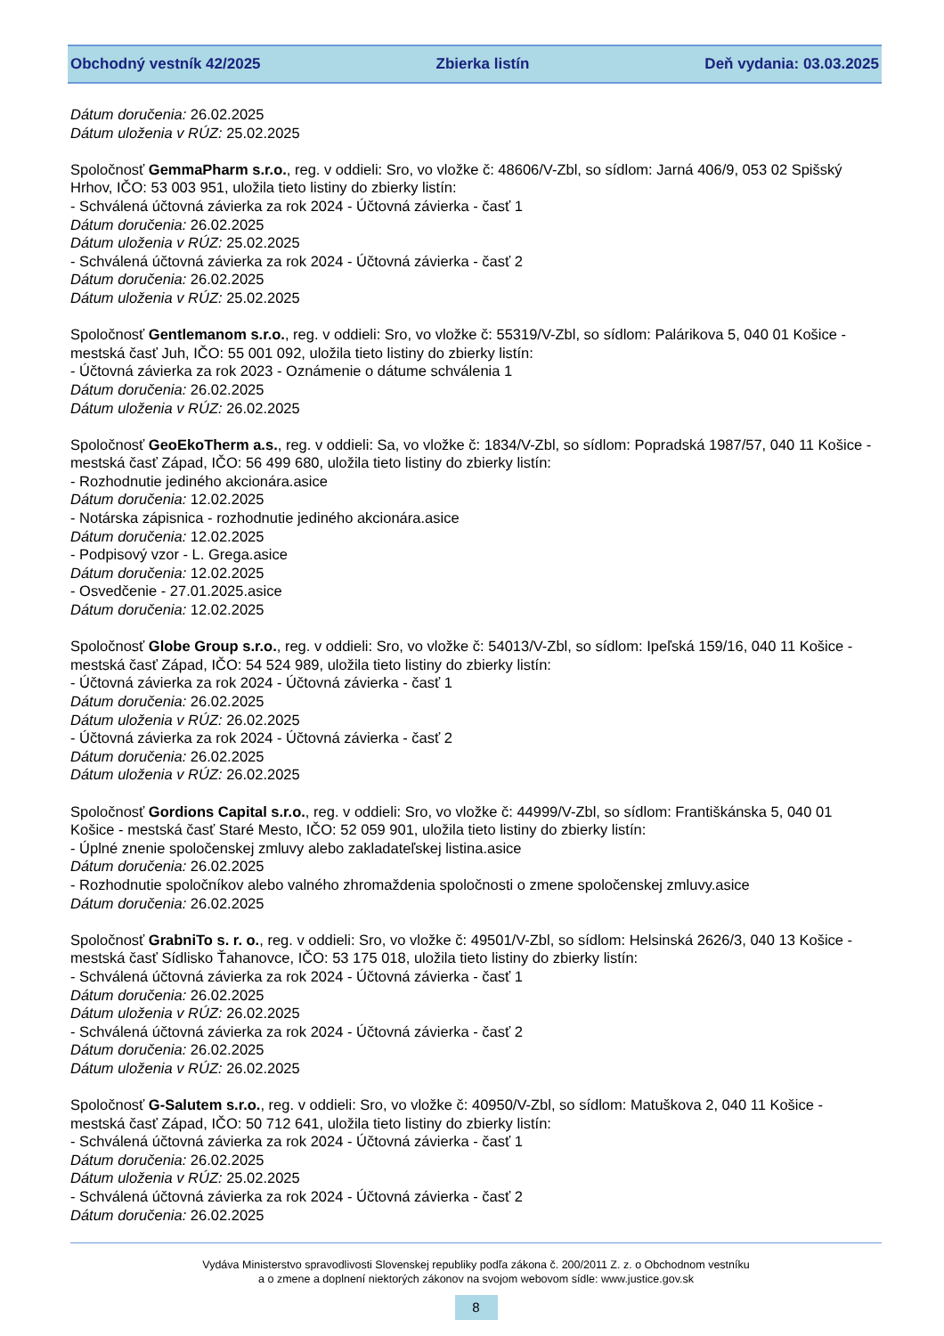Obchodný vestník 42/2025 Zbierka listín Deň vydania: 03.03.2025
Dátum doručenia: 26.02.2025
Dátum uloženia v RÚZ: 25.02.2025
Spoločnosť GemmaPharm s.r.o., reg. v oddieli: Sro, vo vložke č: 48606/V-Zbl, so sídlom: Jarná 406/9, 053 02 Spišský Hrhov, IČO: 53 003 951, uložila tieto listiny do zbierky listín:
- Schválená účtovná závierka za rok 2024 - Účtovná závierka - časť 1
Dátum doručenia: 26.02.2025
Dátum uloženia v RÚZ: 25.02.2025
- Schválená účtovná závierka za rok 2024 - Účtovná závierka - časť 2
Dátum doručenia: 26.02.2025
Dátum uloženia v RÚZ: 25.02.2025
Spoločnosť Gentlemanom s.r.o., reg. v oddieli: Sro, vo vložke č: 55319/V-Zbl, so sídlom: Palárikova 5, 040 01 Košice - mestská časť Juh, IČO: 55 001 092, uložila tieto listiny do zbierky listín:
- Účtovná závierka za rok 2023 - Oznámenie o dátume schválenia 1
Dátum doručenia: 26.02.2025
Dátum uloženia v RÚZ: 26.02.2025
Spoločnosť GeoEkoTherm a.s., reg. v oddieli: Sa, vo vložke č: 1834/V-Zbl, so sídlom: Popradská 1987/57, 040 11 Košice - mestská časť Západ, IČO: 56 499 680, uložila tieto listiny do zbierky listín:
- Rozhodnutie jediného akcionára.asice
Dátum doručenia: 12.02.2025
- Notárska zápisnica - rozhodnutie jediného akcionára.asice
Dátum doručenia: 12.02.2025
- Podpisový vzor - L. Grega.asice
Dátum doručenia: 12.02.2025
- Osvedčenie - 27.01.2025.asice
Dátum doručenia: 12.02.2025
Spoločnosť Globe Group s.r.o., reg. v oddieli: Sro, vo vložke č: 54013/V-Zbl, so sídlom: Ipeľská 159/16, 040 11 Košice - mestská časť Západ, IČO: 54 524 989, uložila tieto listiny do zbierky listín:
- Účtovná závierka za rok 2024 - Účtovná závierka - časť 1
Dátum doručenia: 26.02.2025
Dátum uloženia v RÚZ: 26.02.2025
- Účtovná závierka za rok 2024 - Účtovná závierka - časť 2
Dátum doručenia: 26.02.2025
Dátum uloženia v RÚZ: 26.02.2025
Spoločnosť Gordions Capital s.r.o., reg. v oddieli: Sro, vo vložke č: 44999/V-Zbl, so sídlom: Františkánska 5, 040 01 Košice - mestská časť Staré Mesto, IČO: 52 059 901, uložila tieto listiny do zbierky listín:
- Úplné znenie spoločenskej zmluvy alebo zakladateľskej listina.asice
Dátum doručenia: 26.02.2025
- Rozhodnutie spoločníkov alebo valného zhromaždenia spoločnosti o zmene spoločenskej zmluvy.asice
Dátum doručenia: 26.02.2025
Spoločnosť GrabniTo s. r. o., reg. v oddieli: Sro, vo vložke č: 49501/V-Zbl, so sídlom: Helsinská 2626/3, 040 13 Košice - mestská časť Sídlisko Ťahanovce, IČO: 53 175 018, uložila tieto listiny do zbierky listín:
- Schválená účtovná závierka za rok 2024 - Účtovná závierka - časť 1
Dátum doručenia: 26.02.2025
Dátum uloženia v RÚZ: 26.02.2025
- Schválená účtovná závierka za rok 2024 - Účtovná závierka - časť 2
Dátum doručenia: 26.02.2025
Dátum uloženia v RÚZ: 26.02.2025
Spoločnosť G-Salutem s.r.o., reg. v oddieli: Sro, vo vložke č: 40950/V-Zbl, so sídlom: Matuškova 2, 040 11 Košice - mestská časť Západ, IČO: 50 712 641, uložila tieto listiny do zbierky listín:
- Schválená účtovná závierka za rok 2024 - Účtovná závierka - časť 1
Dátum doručenia: 26.02.2025
Dátum uloženia v RÚZ: 25.02.2025
- Schválená účtovná závierka za rok 2024 - Účtovná závierka - časť 2
Dátum doručenia: 26.02.2025
Vydáva Ministerstvo spravodlivosti Slovenskej republiky podľa zákona č. 200/2011 Z. z. o Obchodnom vestníku
a o zmene a doplnení niektorých zákonov na svojom webovom sídle: www.justice.gov.sk
8